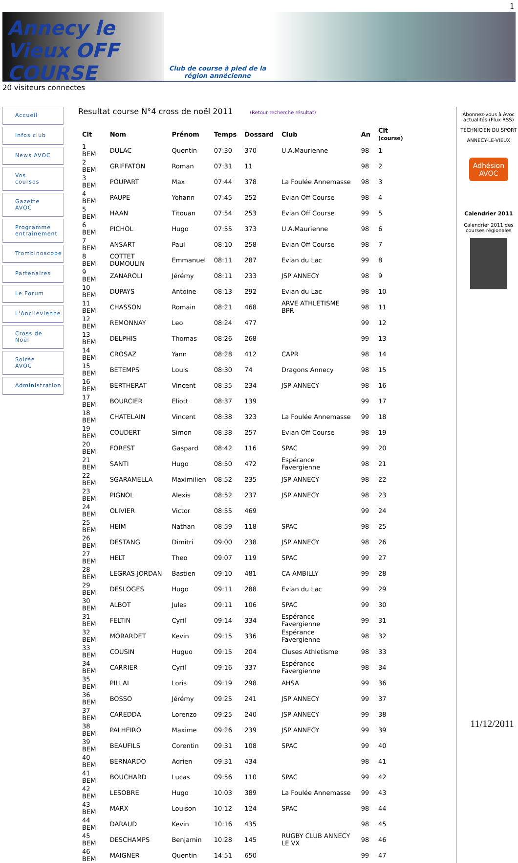1
Annecy le Vieux OFF COURSE
Club de course à pied de la région annécienne
20 visiteurs connectes
Accueil
Infos club
News AVOC
Vos courses
Gazette AVOC
Programme entraînement
Trombinoscope
Partenaires
Le Forum
L'Ancilevienne
Cross de Noël
Soirée AVOC
Administration
Resultat course N°4 cross de noël 2011 (Retour recherche résultat)
| Clt | Nom | Prénom | Temps | Dossard | Club | An | Clt (course) |
| --- | --- | --- | --- | --- | --- | --- | --- |
| 1 BEM | DULAC | Quentin | 07:30 | 370 | U.A.Maurienne | 98 | 1 |
| 2 BEM | GRIFFATON | Roman | 07:31 | 11 | | 98 | 2 |
| 3 BEM | POUPART | Max | 07:44 | 378 | La Foulée Annemasse | 98 | 3 |
| 4 BEM | PAUPE | Yohann | 07:45 | 252 | Evian Off Course | 98 | 4 |
| 5 BEM | HAAN | Titouan | 07:54 | 253 | Evian Off Course | 99 | 5 |
| 6 BEM | PICHOL | Hugo | 07:55 | 373 | U.A.Maurienne | 98 | 6 |
| 7 BEM | ANSART | Paul | 08:10 | 258 | Evian Off Course | 98 | 7 |
| 8 BEM | COTTET DUMOULIN | Emmanuel | 08:11 | 287 | Evian du Lac | 99 | 8 |
| 9 BEM | ZANAROLI | Jérémy | 08:11 | 233 | JSP ANNECY | 98 | 9 |
| 10 BEM | DUPAYS | Antoine | 08:13 | 292 | Evian du Lac | 98 | 10 |
| 11 BEM | CHASSON | Romain | 08:21 | 468 | ARVE ATHLETISME BPR | 98 | 11 |
| 12 BEM | REMONNAY | Leo | 08:24 | 477 | | 99 | 12 |
| 13 BEM | DELPHIS | Thomas | 08:26 | 268 | | 99 | 13 |
| 14 BEM | CROSAZ | Yann | 08:28 | 412 | CAPR | 98 | 14 |
| 15 BEM | BETEMPS | Louis | 08:30 | 74 | Dragons Annecy | 98 | 15 |
| 16 BEM | BERTHERAT | Vincent | 08:35 | 234 | JSP ANNECY | 98 | 16 |
| 17 BEM | BOURCIER | Eliott | 08:37 | 139 | | 99 | 17 |
| 18 BEM | CHATELAIN | Vincent | 08:38 | 323 | La Foulée Annemasse | 99 | 18 |
| 19 BEM | COUDERT | Simon | 08:38 | 257 | Evian Off Course | 98 | 19 |
| 20 BEM | FOREST | Gaspard | 08:42 | 116 | SPAC | 99 | 20 |
| 21 BEM | SANTI | Hugo | 08:50 | 472 | Espérance Favergienne | 98 | 21 |
| 22 BEM | SGARAMELLA | Maximilien | 08:52 | 235 | JSP ANNECY | 98 | 22 |
| 23 BEM | PIGNOL | Alexis | 08:52 | 237 | JSP ANNECY | 98 | 23 |
| 24 BEM | OLIVIER | Victor | 08:55 | 469 | | 99 | 24 |
| 25 BEM | HEIM | Nathan | 08:59 | 118 | SPAC | 98 | 25 |
| 26 BEM | DESTANG | Dimitri | 09:00 | 238 | JSP ANNECY | 98 | 26 |
| 27 BEM | HELT | Theo | 09:07 | 119 | SPAC | 99 | 27 |
| 28 BEM | LEGRAS JORDAN | Bastien | 09:10 | 481 | CA AMBILLY | 99 | 28 |
| 29 BEM | DESLOGES | Hugo | 09:11 | 288 | Evian du Lac | 99 | 29 |
| 30 BEM | ALBOT | Jules | 09:11 | 106 | SPAC | 99 | 30 |
| 31 BEM | FELTIN | Cyril | 09:14 | 334 | Espérance Favergienne | 99 | 31 |
| 32 BEM | MORARDET | Kevin | 09:15 | 336 | Espérance Favergienne | 98 | 32 |
| 33 BEM | COUSIN | Huguo | 09:15 | 204 | Cluses Athletisme | 98 | 33 |
| 34 BEM | CARRIER | Cyril | 09:16 | 337 | Espérance Favergienne | 98 | 34 |
| 35 BEM | PILLAI | Loris | 09:19 | 298 | AHSA | 99 | 36 |
| 36 BEM | BOSSO | Jérémy | 09:25 | 241 | JSP ANNECY | 99 | 37 |
| 37 BEM | CAREDDA | Lorenzo | 09:25 | 240 | JSP ANNECY | 99 | 38 |
| 38 BEM | PALHEIRO | Maxime | 09:26 | 239 | JSP ANNECY | 99 | 39 |
| 39 BEM | BEAUFILS | Corentin | 09:31 | 108 | SPAC | 99 | 40 |
| 40 BEM | BERNARDO | Adrien | 09:31 | 434 | | 98 | 41 |
| 41 BEM | BOUCHARD | Lucas | 09:56 | 110 | SPAC | 99 | 42 |
| 42 BEM | LESOBRE | Hugo | 10:03 | 389 | La Foulée Annemasse | 99 | 43 |
| 43 BEM | MARX | Louison | 10:12 | 124 | SPAC | 98 | 44 |
| 44 BEM | DARAUD | Kevin | 10:16 | 435 | | 98 | 45 |
| 45 BEM | DESCHAMPS | Benjamin | 10:28 | 145 | RUGBY CLUB ANNECY LE VX | 98 | 46 |
| 46 BEM | MAIGNER | Quentin | 14:51 | 650 | | 99 | 47 |
Abonnez-vous à Avoc actualités (Flux RSS)
TECHNICIEN DU SPORT
ANNECY-LE-VIEUX
Adhésion AVOC
Calendrier 2011
Calendrier 2011 des courses régionales
11/12/2011